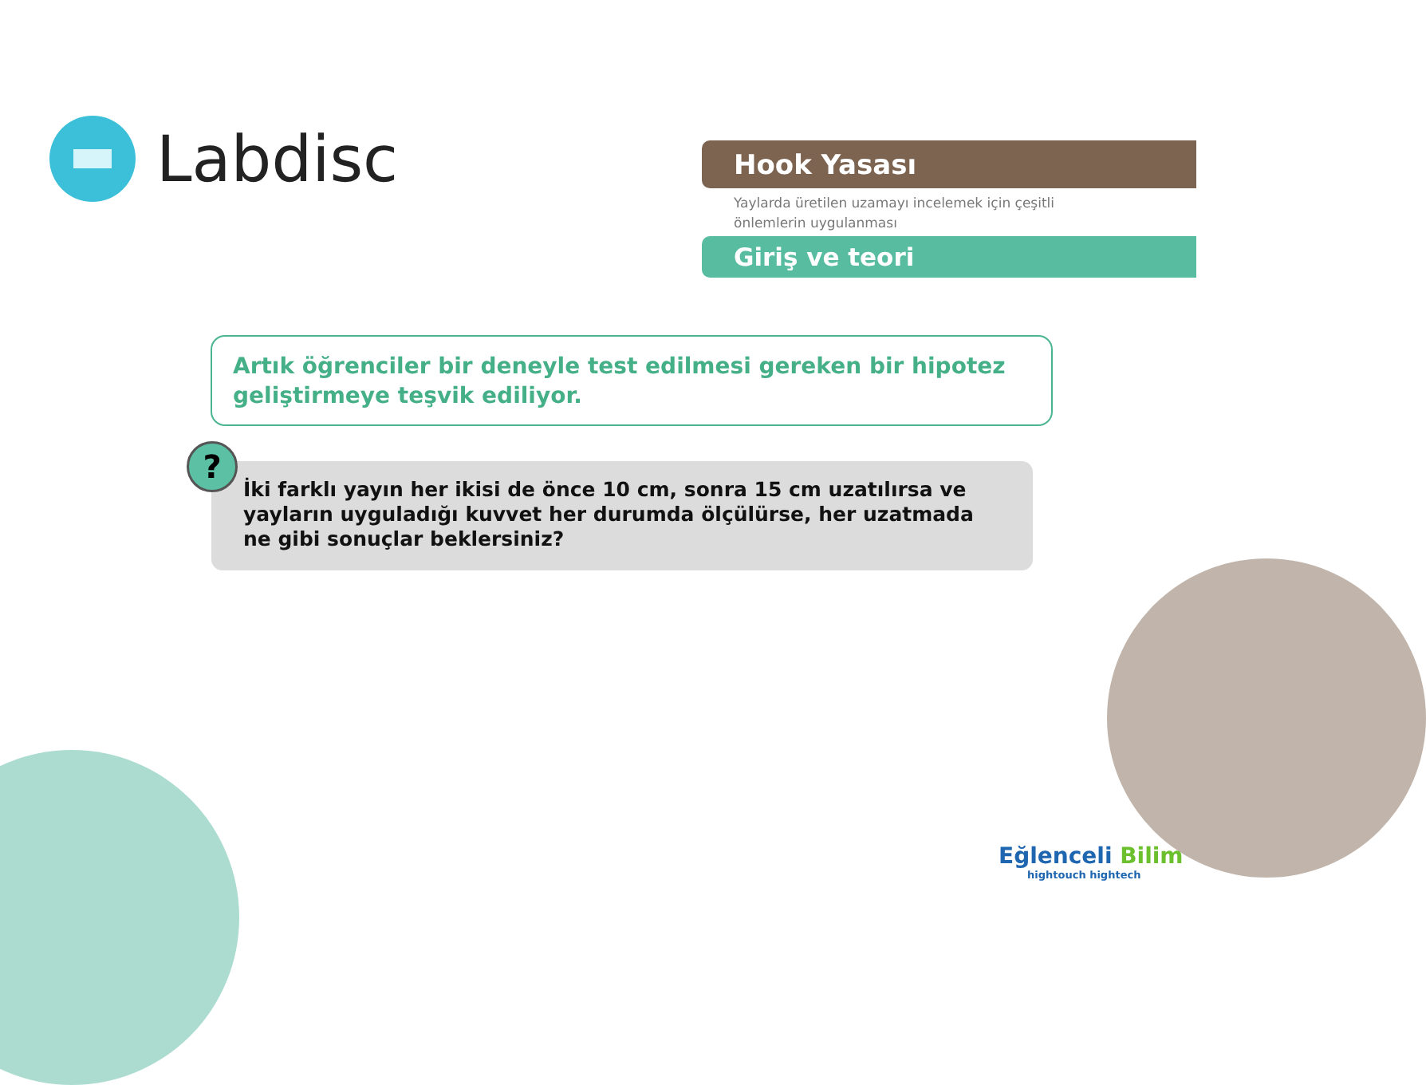Labdisc
Hook Yasası
Yaylarda üretilen uzamayı incelemek için çeşitli
önlemlerin uygulanması
Giriş ve teori
Artık öğrenciler bir deneyle test edilmesi gereken bir hipotez geliştirmeye teşvik ediliyor.
İki farklı yayın her ikisi de önce 10 cm, sonra 15 cm uzatılırsa ve yayların uyguladığı kuvvet her durumda ölçülürse, her uzatmada ne gibi sonuçlar beklersiniz?
?
Eğlenceli Bilim
hightouch hightech